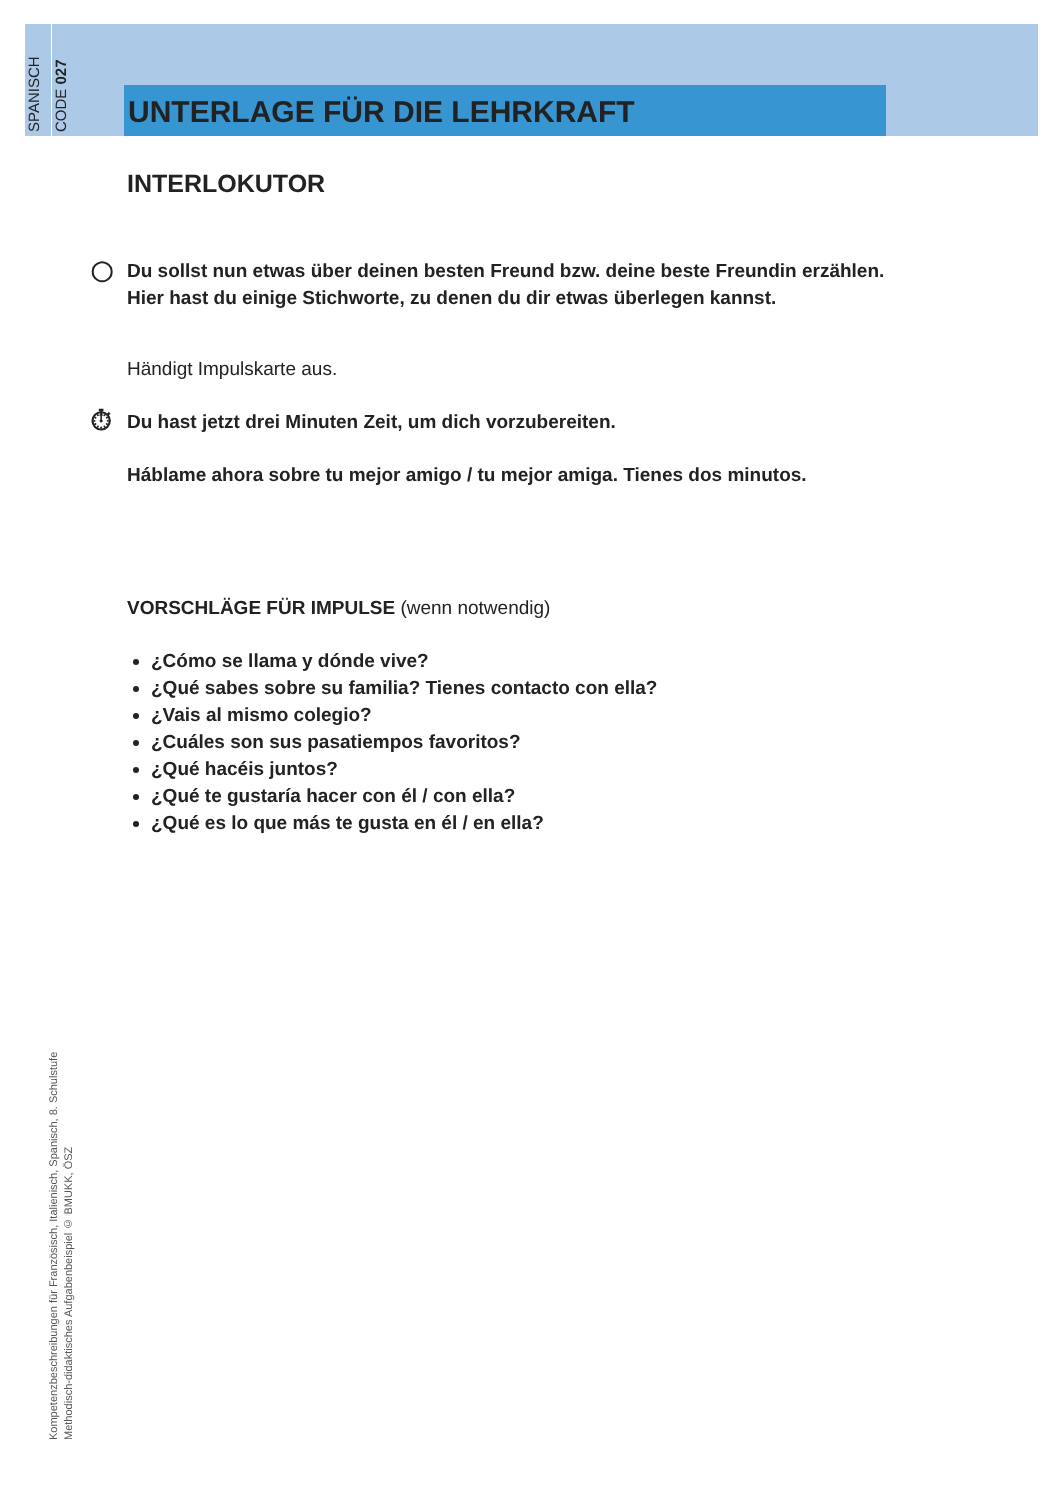SPANISCH
CODE 027
UNTERLAGE FÜR DIE LEHRKRAFT
INTERLOKUTOR
◯ Du sollst nun etwas über deinen besten Freund bzw. deine beste Freundin erzählen. Hier hast du einige Stichworte, zu denen du dir etwas überlegen kannst.
Händigt Impulskarte aus.
⏱ Du hast jetzt drei Minuten Zeit, um dich vorzubereiten.
Háblame ahora sobre tu mejor amigo / tu mejor amiga. Tienes dos minutos.
VORSCHLÄGE FÜR IMPULSE (wenn notwendig)
¿Cómo se llama y dónde vive?
¿Qué sabes sobre su familia? Tienes contacto con ella?
¿Vais al mismo colegio?
¿Cuáles son sus pasatiempos favoritos?
¿Qué hacéis juntos?
¿Qué te gustaría hacer con él / con ella?
¿Qué es lo que más te gusta en él / en ella?
Kompetenzbeschreibungen für Französisch, Italienisch, Spanisch, 8. Schulstufe
Methodisch-didaktisches Aufgabenbeispiel © BMUKK, ÖSZ